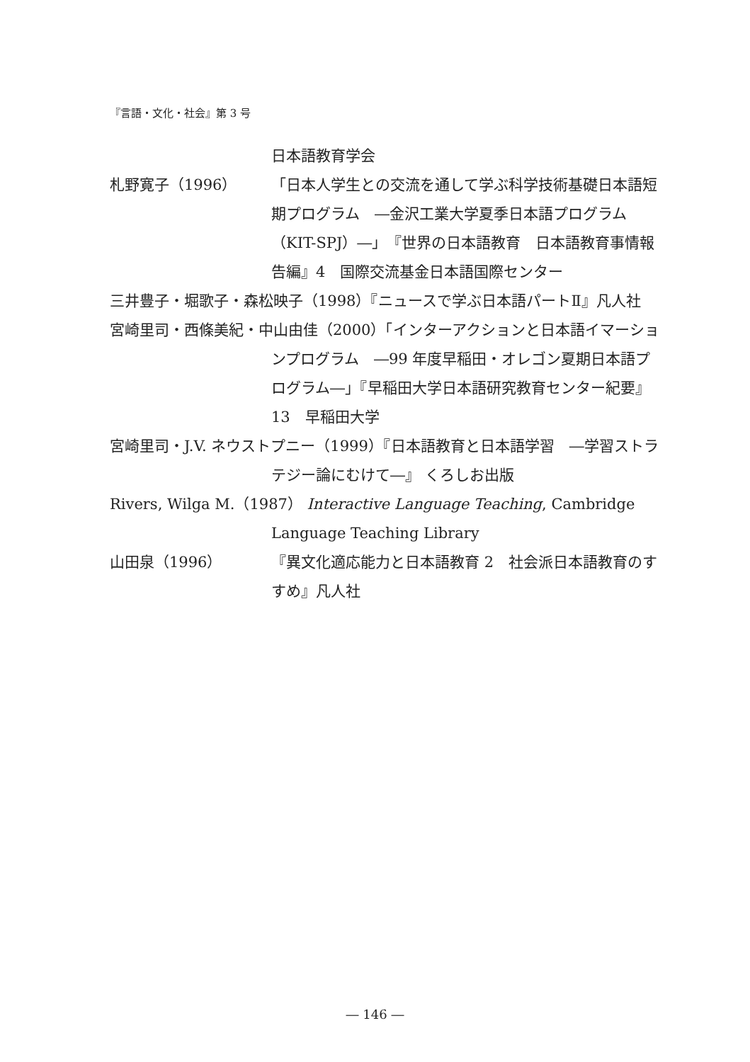『言語・文化・社会』第 3 号
日本語教育学会
札野寛子（1996） 「日本人学生との交流を通して学ぶ科学技術基礎日本語短期プログラム　―金沢工業大学夏季日本語プログラム（KIT-SPJ）―」『世界の日本語教育　日本語教育事情報告編』4　国際交流基金日本語国際センター
三井豊子・堀歌子・森松映子（1998）『ニュースで学ぶ日本語パートⅡ』凡人社
宮崎里司・西條美紀・中山由佳（2000）「インターアクションと日本語イマーションプログラム　―99 年度早稲田・オレゴン夏期日本語プログラム―」『早稲田大学日本語研究教育センター紀要』13　早稲田大学
宮崎里司・J.V. ネウストプニー（1999）『日本語教育と日本語学習　―学習ストラテジー論にむけて―』 くろしお出版
Rivers, Wilga M.（1987） Interactive Language Teaching, Cambridge Language Teaching Library
山田泉（1996） 『異文化適応能力と日本語教育 2　社会派日本語教育のすすめ』凡人社
― 146 ―